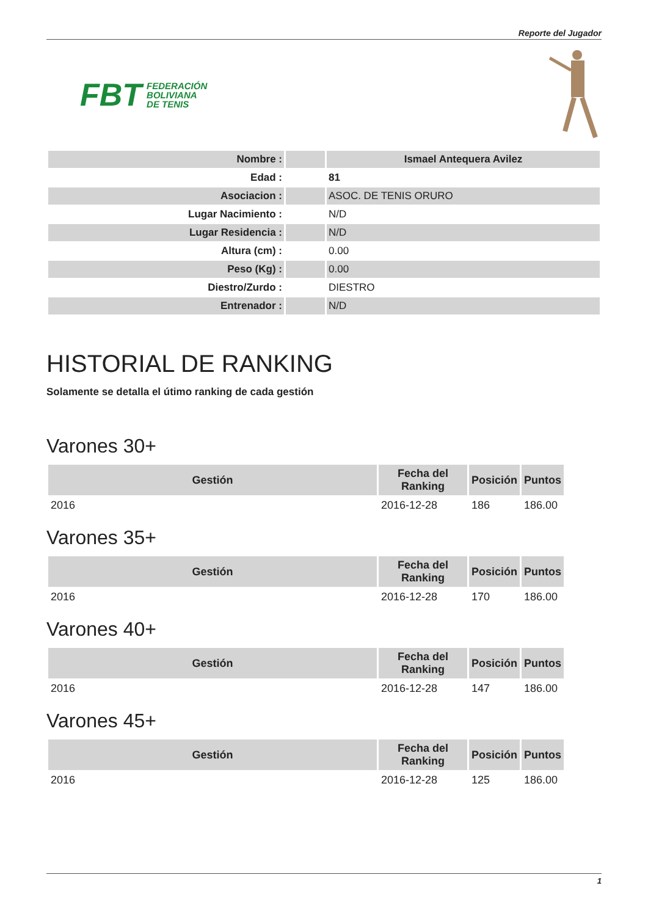Reporte del Jugador
FBT FEDERACIÓN
BOLIVIANA
DE TENIS
| Nombre : | | Ismael Antequera Avilez |
| Edad : | | 81 |
| Asociacion : | | ASOC. DE TENIS ORURO |
| Lugar Nacimiento : | | N/D |
| Lugar Residencia : | | N/D |
| Altura (cm) : | | 0.00 |
| Peso (Kg) : | | 0.00 |
| Diestro/Zurdo : | | DIESTRO |
| Entrenador : | | N/D |
HISTORIAL DE RANKING
Solamente se detalla el útimo ranking de cada gestión
Varones 30+
| Gestión | Fecha del Ranking | Posición | Puntos |
| --- | --- | --- | --- |
| 2016 | 2016-12-28 | 186 | 186.00 |
Varones 35+
| Gestión | Fecha del Ranking | Posición | Puntos |
| --- | --- | --- | --- |
| 2016 | 2016-12-28 | 170 | 186.00 |
Varones 40+
| Gestión | Fecha del Ranking | Posición | Puntos |
| --- | --- | --- | --- |
| 2016 | 2016-12-28 | 147 | 186.00 |
Varones 45+
| Gestión | Fecha del Ranking | Posición | Puntos |
| --- | --- | --- | --- |
| 2016 | 2016-12-28 | 125 | 186.00 |
1